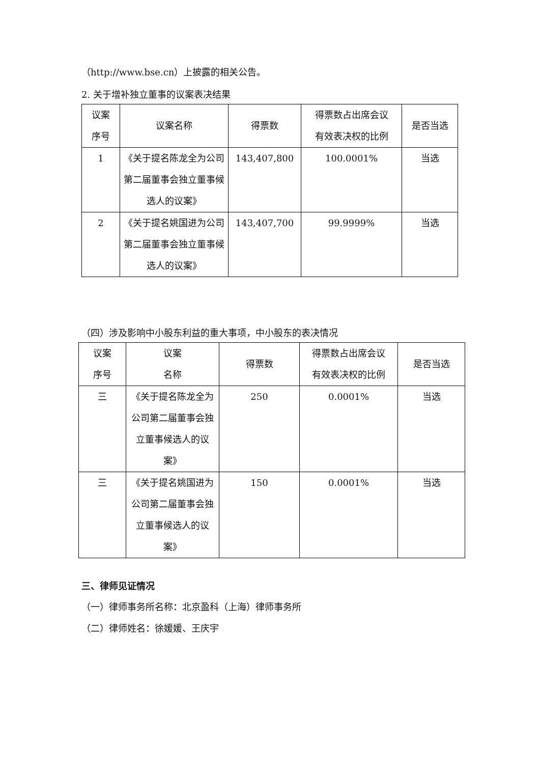（http://www.bse.cn）上披露的相关公告。
2. 关于增补独立董事的议案表决结果
| 议案 序号 | 议案名称 | 得票数 | 得票数占出席会议 有效表决权的比例 | 是否当选 |
| 1 | 《关于提名陈龙全为公司第二届董事会独立董事候选人的议案》 | 143,407,800 | 100.0001% | 当选 |
| 2 | 《关于提名姚国进为公司第二届董事会独立董事候选人的议案》 | 143,407,700 | 99.9999% | 当选 |
（四）涉及影响中小股东利益的重大事项，中小股东的表决情况
| 议案 序号 | 议案 名称 | 得票数 | 得票数占出席会议 有效表决权的比例 | 是否当选 |
| 三 | 《关于提名陈龙全为公司第二届董事会独立董事候选人的议案》 | 250 | 0.0001% | 当选 |
| 三 | 《关于提名姚国进为公司第二届董事会独立董事候选人的议案》 | 150 | 0.0001% | 当选 |
三、律师见证情况
（一）律师事务所名称：北京盈科（上海）律师事务所
（二）律师姓名：徐媛媛、王庆宇